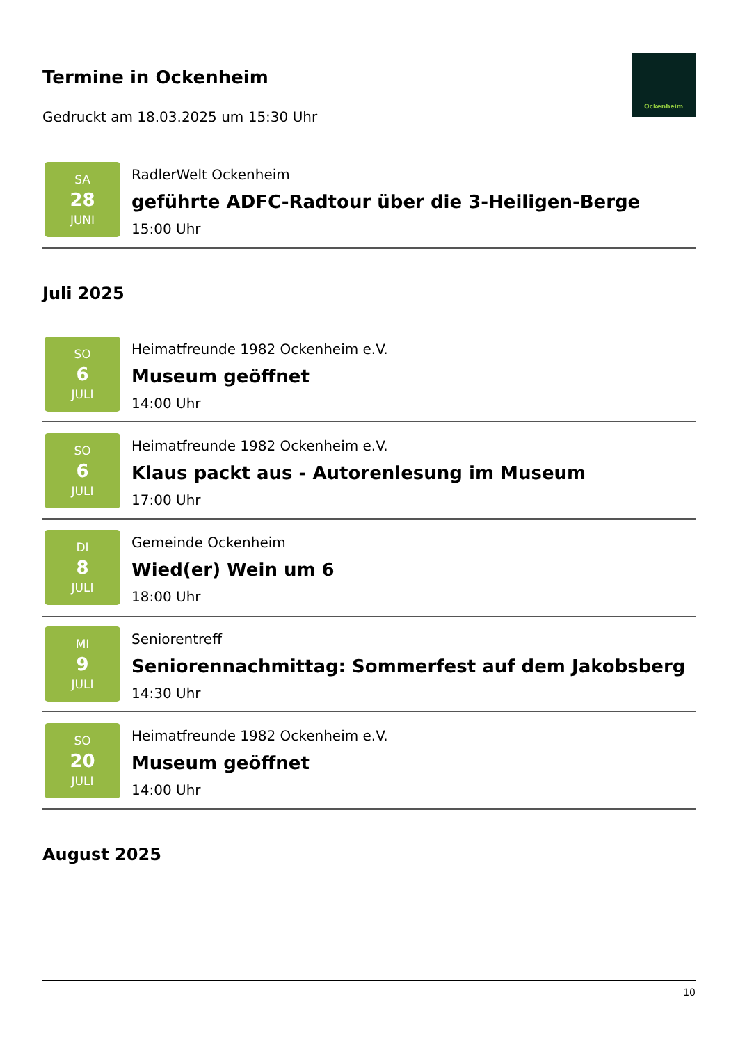Termine in Ockenheim
Gedruckt am 18.03.2025 um 15:30 Uhr
Ockenheim
SA
28
JUNI
RadlerWelt Ockenheim
geführte ADFC-Radtour über die 3-Heiligen-Berge
15:00 Uhr
Juli 2025
SO
6
JULI
Heimatfreunde 1982 Ockenheim e.V.
Museum geöffnet
14:00 Uhr
SO
6
JULI
Heimatfreunde 1982 Ockenheim e.V.
Klaus packt aus - Autorenlesung im Museum
17:00 Uhr
DI
8
JULI
Gemeinde Ockenheim
Wied(er) Wein um 6
18:00 Uhr
MI
9
JULI
Seniorentreff
Seniorennachmittag: Sommerfest auf dem Jakobsberg
14:30 Uhr
SO
20
JULI
Heimatfreunde 1982 Ockenheim e.V.
Museum geöffnet
14:00 Uhr
August 2025
10